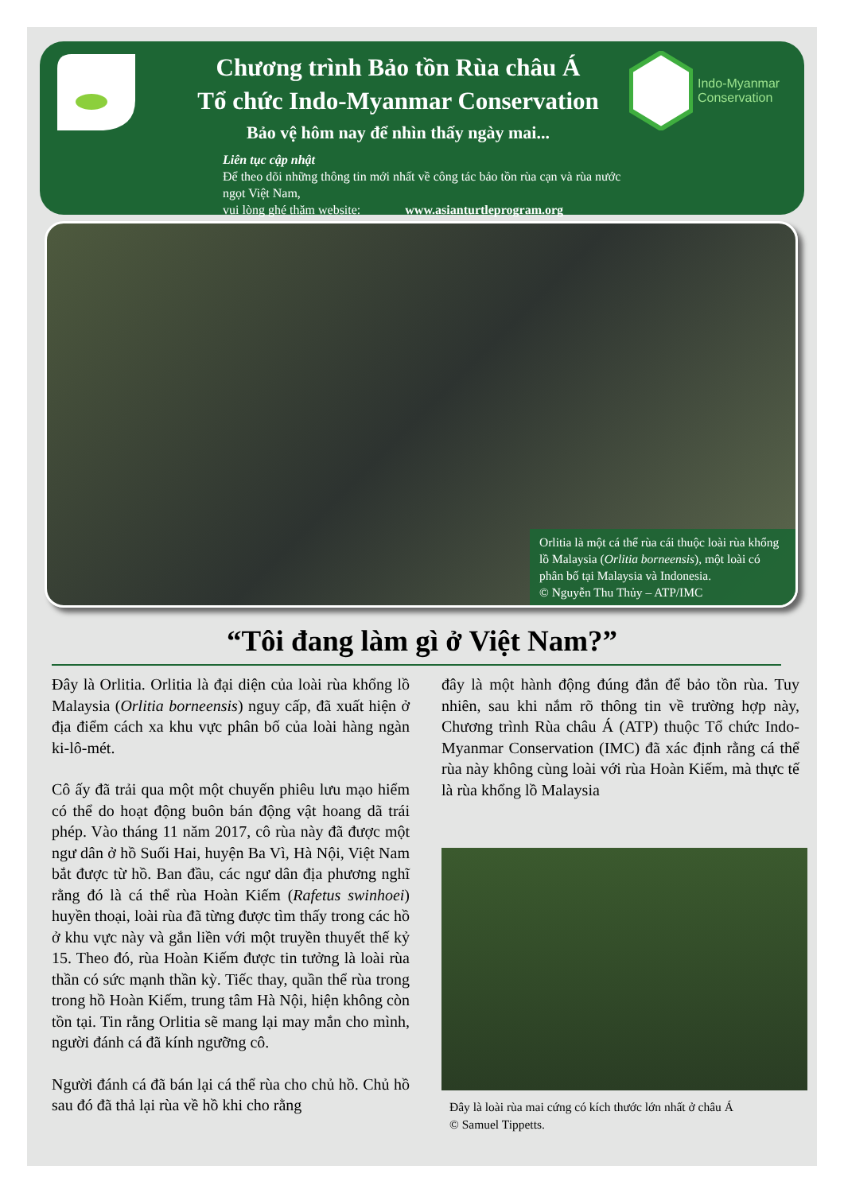Chương trình Bảo tồn Rùa châu Á
Tổ chức Indo-Myanmar Conservation
Bảo vệ hôm nay để nhìn thấy ngày mai...
Liên tục cập nhật
Để theo dõi những thông tin mới nhất về công tác bảo tồn rùa cạn và rùa nước ngọt Việt Nam,
vui lòng ghé thăm website: www.asianturtleprogram.org
Indo-Myanmar
Conservation
Orlitia là một cá thể rùa cái thuộc loài rùa khổng lồ Malaysia (Orlitia borneensis), một loài có phân bố tại Malaysia và Indonesia.
© Nguyễn Thu Thủy – ATP/IMC
“Tôi đang làm gì ở Việt Nam?”
Đây là Orlitia. Orlitia là đại diện của loài rùa khổng lồ Malaysia (Orlitia borneensis) nguy cấp, đã xuất hiện ở địa điểm cách xa khu vực phân bố của loài hàng ngàn ki-lô-mét.
Cô ấy đã trải qua một một chuyến phiêu lưu mạo hiểm có thể do hoạt động buôn bán động vật hoang dã trái phép. Vào tháng 11 năm 2017, cô rùa này đã được một ngư dân ở hồ Suối Hai, huyện Ba Vì, Hà Nội, Việt Nam bắt được từ hồ. Ban đầu, các ngư dân địa phương nghĩ rằng đó là cá thể rùa Hoàn Kiếm (Rafetus swinhoei) huyền thoại, loài rùa đã từng được tìm thấy trong các hồ ở khu vực này và gắn liền với một truyền thuyết thế kỷ 15. Theo đó, rùa Hoàn Kiếm được tin tưởng là loài rùa thần có sức mạnh thần kỳ. Tiếc thay, quần thể rùa trong trong hồ Hoàn Kiếm, trung tâm Hà Nội, hiện không còn tồn tại. Tin rằng Orlitia sẽ mang lại may mắn cho mình, người đánh cá đã kính ngưỡng cô.
Người đánh cá đã bán lại cá thể rùa cho chủ hồ. Chủ hồ sau đó đã thả lại rùa về hồ khi cho rằng
đây là một hành động đúng đắn để bảo tồn rùa. Tuy nhiên, sau khi nắm rõ thông tin về trường hợp này, Chương trình Rùa châu Á (ATP) thuộc Tổ chức Indo-Myanmar Conservation (IMC) đã xác định rằng cá thể rùa này không cùng loài với rùa Hoàn Kiếm, mà thực tế là rùa khổng lồ Malaysia
Đây là loài rùa mai cứng có kích thước lớn nhất ở châu Á
© Samuel Tippetts.